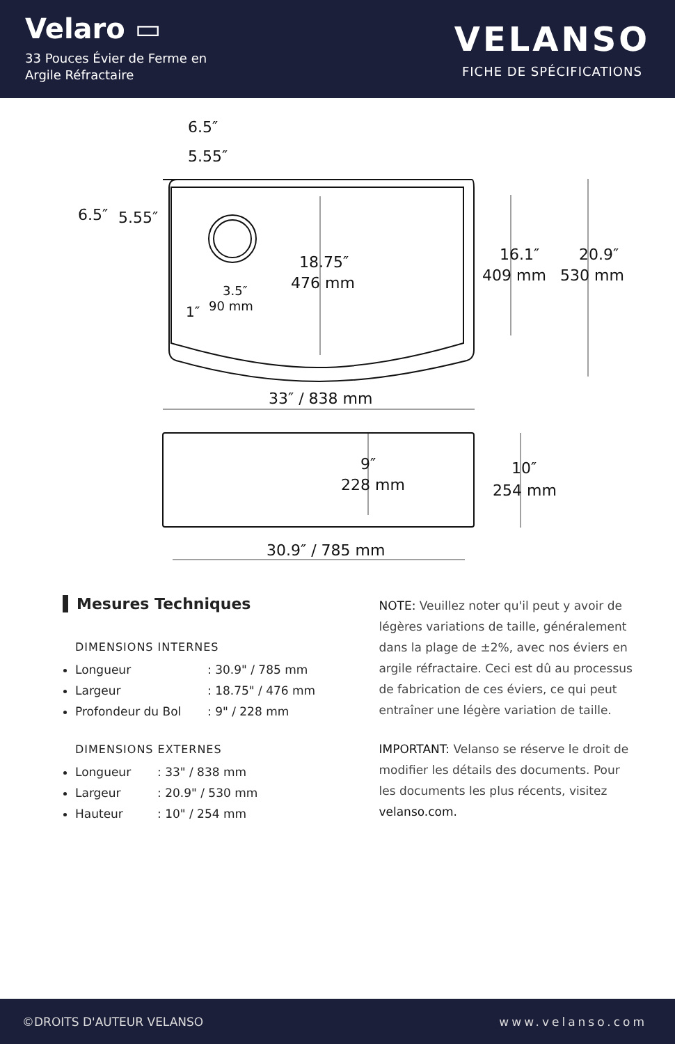Velaro ▭
33 Pouces Évier de Ferme en
Argile Réfractaire
VELANSO
FICHE DE SPÉCIFICATIONS
6.5″
5.55″
6.5″
5.55″
18.75″
476 mm
16.1″
409 mm
20.9″
530 mm
3.5″
90 mm
1″
33″ / 838 mm
9″
228 mm
10″
254 mm
30.9″ / 785 mm
Mesures Techniques
DIMENSIONS INTERNES
Longueur: 30.9" / 785 mm
Largeur: 18.75" / 476 mm
Profondeur du Bol: 9" / 228 mm
DIMENSIONS EXTERNES
Longueur: 33" / 838 mm
Largeur: 20.9" / 530 mm
Hauteur: 10" / 254 mm
NOTE: Veuillez noter qu'il peut y avoir de légères variations de taille, généralement dans la plage de ±2%, avec nos éviers en argile réfractaire. Ceci est dû au processus de fabrication de ces éviers, ce qui peut entraîner une légère variation de taille.
IMPORTANT: Velanso se réserve le droit de modifier les détails des documents. Pour les documents les plus récents, visitez velanso.com.
©DROITS D'AUTEUR VELANSO www.velanso.com